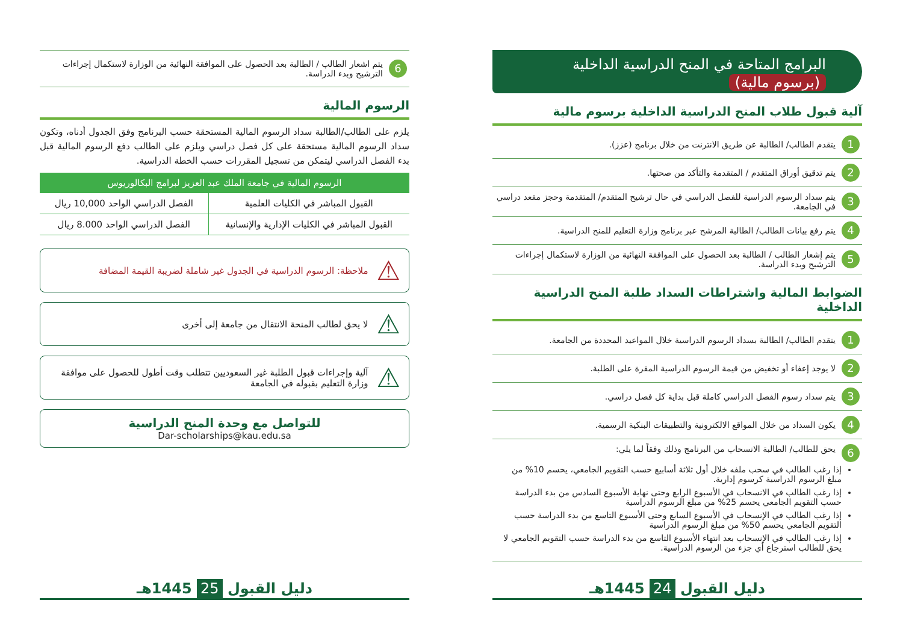البرامج المتاحة في المنح الدراسية الداخلية
(برسوم مالية)
آلية قبول طلاب المنح الدراسية الداخلية برسوم مالية
1 يتقدم الطالب/ الطالبة عن طريق الانترنت من خلال برنامج (عزز).
2 يتم تدقيق أوراق المتقدم / المتقدمة والتأكد من صحتها.
3 يتم سداد الرسوم الدراسية للفصل الدراسي في حال ترشيح المتقدم/ المتقدمة وحجز مقعد دراسي في الجامعة.
4 يتم رفع بيانات الطالب/ الطالبة المرشح عبر برنامج وزارة التعليم للمنح الدراسية.
5 يتم إشعار الطالب / الطالبة بعد الحصول على الموافقة النهائية من الوزارة لاستكمال إجراءات الترشيح وبدء الدراسة.
الضوابط المالية واشتراطات السداد طلبة المنح الدراسية الداخلية
1 يتقدم الطالب/ الطالبة بسداد الرسوم الدراسية خلال المواعيد المحددة من الجامعة.
2 لا يوجد إعفاء أو تخفيض من قيمة الرسوم الدراسية المقرة على الطلبة.
3 يتم سداد رسوم الفصل الدراسي كاملة قبل بداية كل فصل دراسي.
4 يكون السداد من خلال المواقع الالكترونية والتطبيقات البنكية الرسمية.
6 يحق للطالب/ الطالبة الانسحاب من البرنامج وذلك وفقاً لما يلي:
إذا رغب الطالب في سحب ملفه خلال أول ثلاثة أسابيع حسب التقويم الجامعي، يحسم 10% من مبلغ الرسوم الدراسية كرسوم إدارية.
إذا رغب الطالب في الانسحاب في الأسبوع الرابع وحتى نهاية الأسبوع السادس من بدء الدراسة حسب التقويم الجامعي يحسم 25% من مبلغ الرسوم الدراسية
إذا رغب الطالب في الإنسحاب في الأسبوع السابع وحتى الأسبوع التاسع من بدء الدراسة حسب التقويم الجامعي يحسم 50% من مبلغ الرسوم الدراسية
إذا رغب الطالب في الإنسحاب بعد انتهاء الأسبوع التاسع من بدء الدراسة حسب التقويم الجامعي لا يحق للطالب استرجاع أي جزء من الرسوم الدراسية.
دليل القبول 24 1445هـ
6 يتم اشعار الطالب / الطالبة بعد الحصول على الموافقة النهائية من الوزارة لاستكمال إجراءات الترشيح وبدء الدراسة.
الرسوم المالية
يلزم على الطالب/الطالبة سداد الرسوم المالية المستحقة حسب البرنامج وفق الجدول أدناه، وتكون سداد الرسوم المالية مستحقة على كل فصل دراسي ويلزم على الطالب دفع الرسوم المالية قبل بدء الفصل الدراسي ليتمكن من تسجيل المقررات حسب الخطة الدراسية.
| الرسوم المالية في جامعة الملك عبد العزيز لبرامج البكالوريوس | |
| --- | --- |
| القبول المباشر في الكليات العلمية | الفصل الدراسي الواحد 10,000 ريال |
| القبول المباشر في الكليات الإدارية والإنسانية | الفصل الدراسي الواحد 8.000 ريال |
⚠ ملاحظة: الرسوم الدراسية في الجدول غير شاملة لضريبة القيمة المضافة
⚠ لا يحق لطالب المنحة الانتقال من جامعة إلى أخرى
⚠ آلية وإجراءات قبول الطلبة غير السعوديين تتطلب وقت أطول للحصول على موافقة وزارة التعليم بقبوله في الجامعة
للتواصل مع وحدة المنح الدراسية
Dar-scholarships@kau.edu.sa
دليل القبول 25 1445هـ